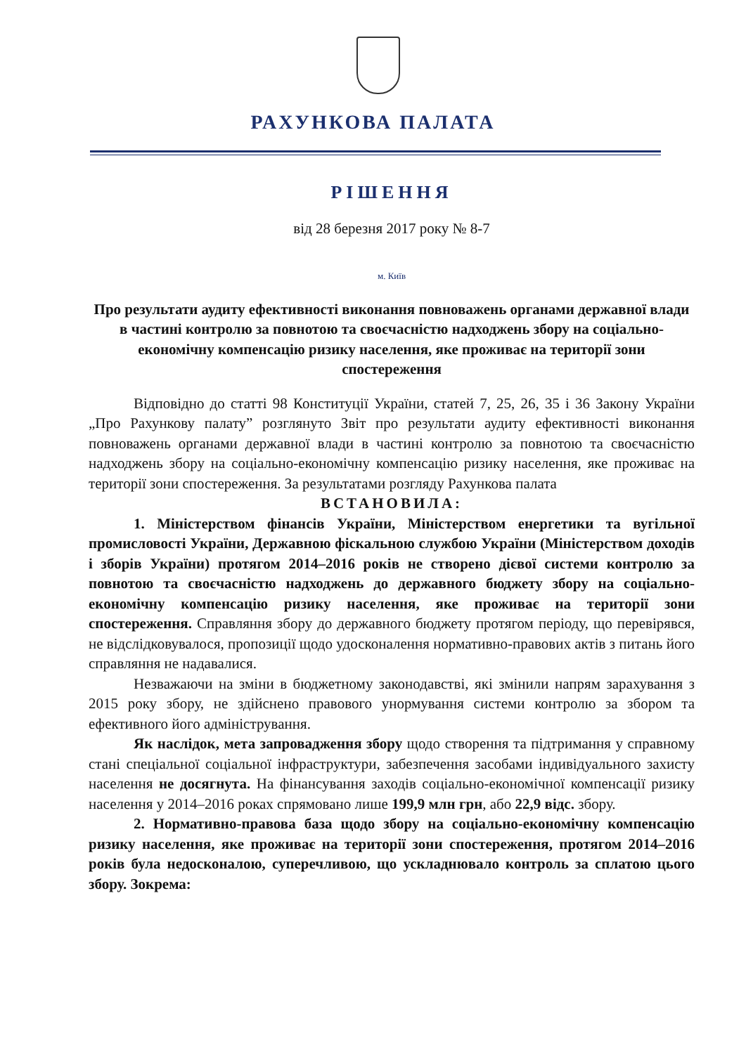РАХУНКОВА ПАЛАТА
РІШЕННЯ
від 28 березня 2017 року № 8-7
м. Київ
Про результати аудиту ефективності виконання повноважень органами державної влади в частині контролю за повнотою та своєчасністю надходжень збору на соціально-економічну компенсацію ризику населення, яке проживає на території зони спостереження
Відповідно до статті 98 Конституції України, статей 7, 25, 26, 35 і 36 Закону України „Про Рахункову палату” розглянуто Звіт про результати аудиту ефективності виконання повноважень органами державної влади в частині контролю за повнотою та своєчасністю надходжень збору на соціально-економічну компенсацію ризику населення, яке проживає на території зони спостереження. За результатами розгляду Рахункова палата
ВСТАНОВИЛА:
1. Міністерством фінансів України, Міністерством енергетики та вугільної промисловості України, Державною фіскальною службою України (Міністерством доходів і зборів України) протягом 2014–2016 років не створено дієвої системи контролю за повнотою та своєчасністю надходжень до державного бюджету збору на соціально-економічну компенсацію ризику населення, яке проживає на території зони спостереження. Справляння збору до державного бюджету протягом періоду, що перевірявся, не відслідковувалося, пропозиції щодо удосконалення нормативно-правових актів з питань його справляння не надавалися.
Незважаючи на зміни в бюджетному законодавстві, які змінили напрям зарахування з 2015 року збору, не здійснено правового унормування системи контролю за збором та ефективного його адміністрування.
Як наслідок, мета запровадження збору щодо створення та підтримання у справному стані спеціальної соціальної інфраструктури, забезпечення засобами індивідуального захисту населення не досягнута. На фінансування заходів соціально-економічної компенсації ризику населення у 2014–2016 роках спрямовано лише 199,9 млн грн, або 22,9 відс. збору.
2. Нормативно-правова база щодо збору на соціально-економічну компенсацію ризику населення, яке проживає на території зони спостереження, протягом 2014–2016 років була недосконалою, суперечливою, що ускладнювало контроль за сплатою цього збору. Зокрема: